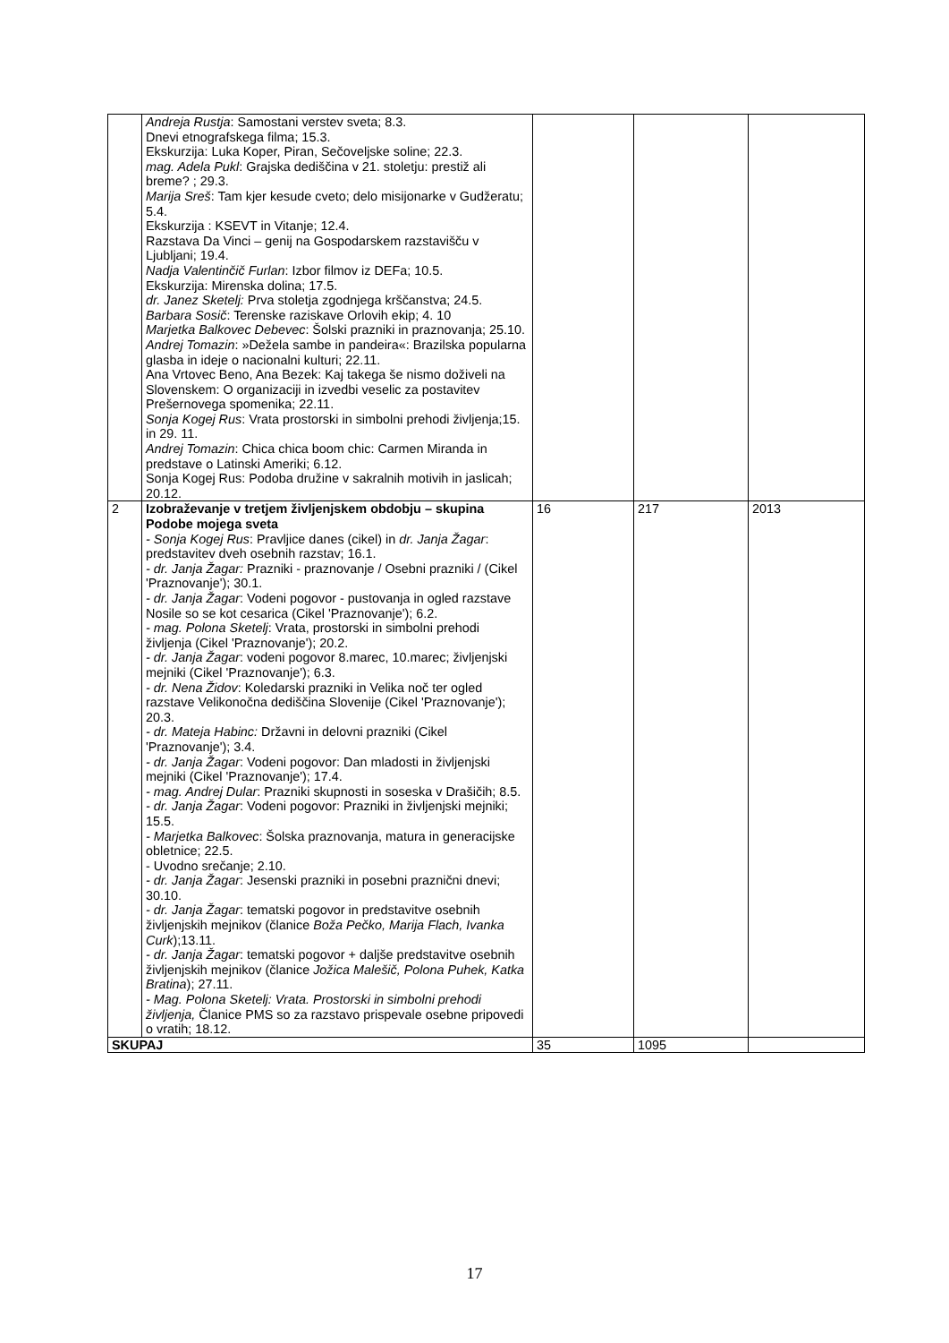| | Andreja Rustja : Samostani verstev sveta; 8.3. Dnevi etnografskega filma; 15.3. Ekskurzija: Luka Koper, Piran, Sečoveljske soline; 22.3. mag. Adela Pukl : Grajska dediščina v 21. stoletju: prestiž ali breme? ; 29.3. Marija Sreš : Tam kjer kesude cveto; delo misijonarke v Gudžeratu; 5.4. Ekskurzija : KSEVT in Vitanje; 12.4. Razstava Da Vinci – genij na Gospodarskem razstavišču v Ljubljani; 19.4. Nadja Valentinčič Furlan : Izbor filmov iz DEFa; 10.5. Ekskurzija: Mirenska dolina; 17.5. dr. Janez Sketelj: Prva stoletja zgodnjega krščanstva; 24.5. Barbara Sosič : Terenske raziskave Orlovih ekip; 4. 10 Marjetka Balkovec Debevec : Šolski prazniki in praznovanja; 25.10. Andrej Tomazin : »Dežela sambe in pandeira«: Brazilska popularna glasba in ideje o nacionalni kulturi; 22.11. Ana Vrtovec Beno, Ana Bezek: Kaj takega še nismo doživeli na Slovenskem: O organizaciji in izvedbi veselic za postavitev Prešernovega spomenika; 22.11. Sonja Kogej Rus : Vrata prostorski in simbolni prehodi življenja;15. in 29. 11. Andrej Tomazin : Chica chica boom chic: Carmen Miranda in predstave o Latinski Ameriki; 6.12. Sonja Kogej Rus: Podoba družine v sakralnih motivih in jaslicah; 20.12. | | | |
| 2 | Izobraževanje v tretjem življenjskem obdobju – skupina Podobe mojega sveta - Sonja Kogej Rus : Pravljice danes (cikel) in dr. Janja Žagar : predstavitev dveh osebnih razstav; 16.1. - dr. Janja Žagar: Prazniki - praznovanje / Osebni prazniki / (Cikel 'Praznovanje'); 30.1. - dr. Janja Žagar : Vodeni pogovor - pustovanja in ogled razstave Nosile so se kot cesarica (Cikel 'Praznovanje'); 6.2. - mag. Polona Sketelj : Vrata, prostorski in simbolni prehodi življenja (Cikel 'Praznovanje'); 20.2. - dr. Janja Žagar : vodeni pogovor 8.marec, 10.marec; življenjski mejniki (Cikel 'Praznovanje'); 6.3. - dr. Nena Židov : Koledarski prazniki in Velika noč ter ogled razstave Velikonočna dediščina Slovenije (Cikel 'Praznovanje'); 20.3. - dr. Mateja Habinc: Državni in delovni prazniki (Cikel 'Praznovanje'); 3.4. - dr. Janja Žagar : Vodeni pogovor: Dan mladosti in življenjski mejniki (Cikel 'Praznovanje'); 17.4. - mag. Andrej Dular : Prazniki skupnosti in soseska v Drašičih; 8.5. - dr. Janja Žagar : Vodeni pogovor: Prazniki in življenjski mejniki; 15.5. - Marjetka Balkovec : Šolska praznovanja, matura in generacijske obletnice; 22.5. - Uvodno srečanje; 2.10. - dr. Janja Žagar : Jesenski prazniki in posebni praznični dnevi; 30.10. - dr. Janja Žagar : tematski pogovor in predstavitve osebnih življenjskih mejnikov (članice Boža Pečko, Marija Flach, Ivanka Curk );13.11. - dr. Janja Žagar : tematski pogovor + daljše predstavitve osebnih življenjskih mejnikov (članice Jožica Malešič, Polona Puhek, Katka Bratina ); 27.11. - Mag. Polona Sketelj: Vrata. Prostorski in simbolni prehodi življenja, Članice PMS so za razstavo prispevale osebne pripovedi o vratih; 18.12. | 16 | 217 | 2013 |
| SKUPAJ | | 35 | 1095 | |
17